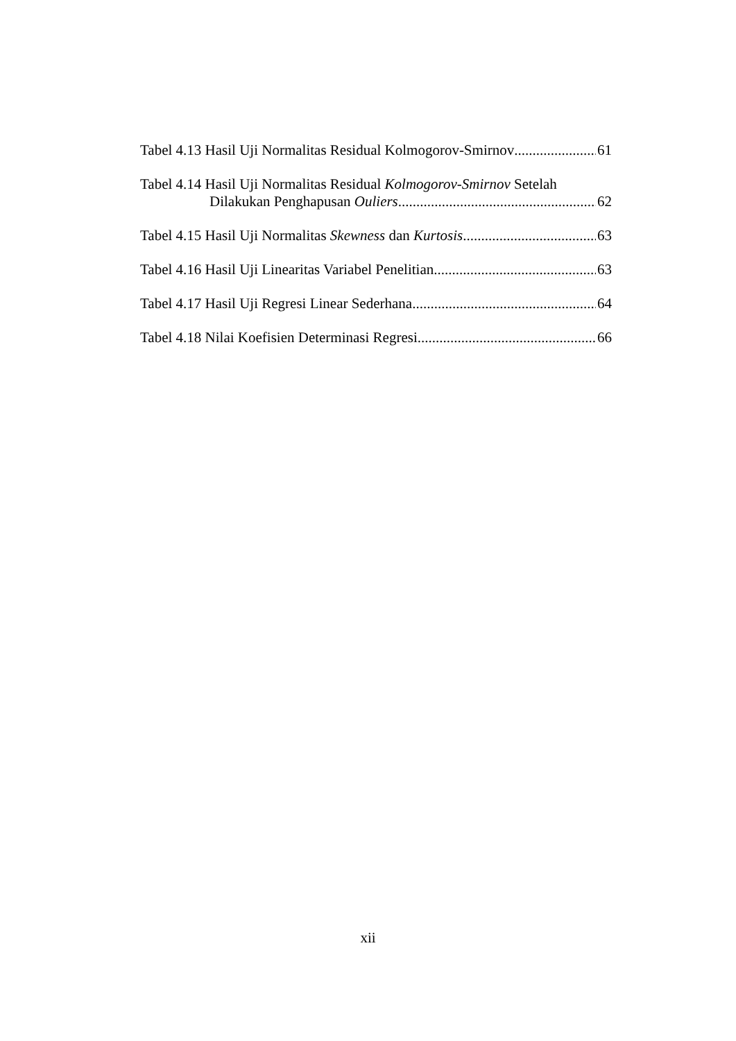Tabel 4.13 Hasil Uji Normalitas Residual Kolmogorov-Smirnov 61
Tabel 4.14 Hasil Uji Normalitas Residual Kolmogorov-Smirnov Setelah
Dilakukan Penghapusan Ouliers 62
Tabel 4.15 Hasil Uji Normalitas Skewness dan Kurtosis 63
Tabel 4.16 Hasil Uji Linearitas Variabel Penelitian 63
Tabel 4.17 Hasil Uji Regresi Linear Sederhana 64
Tabel 4.18 Nilai Koefisien Determinasi Regresi 66
xii